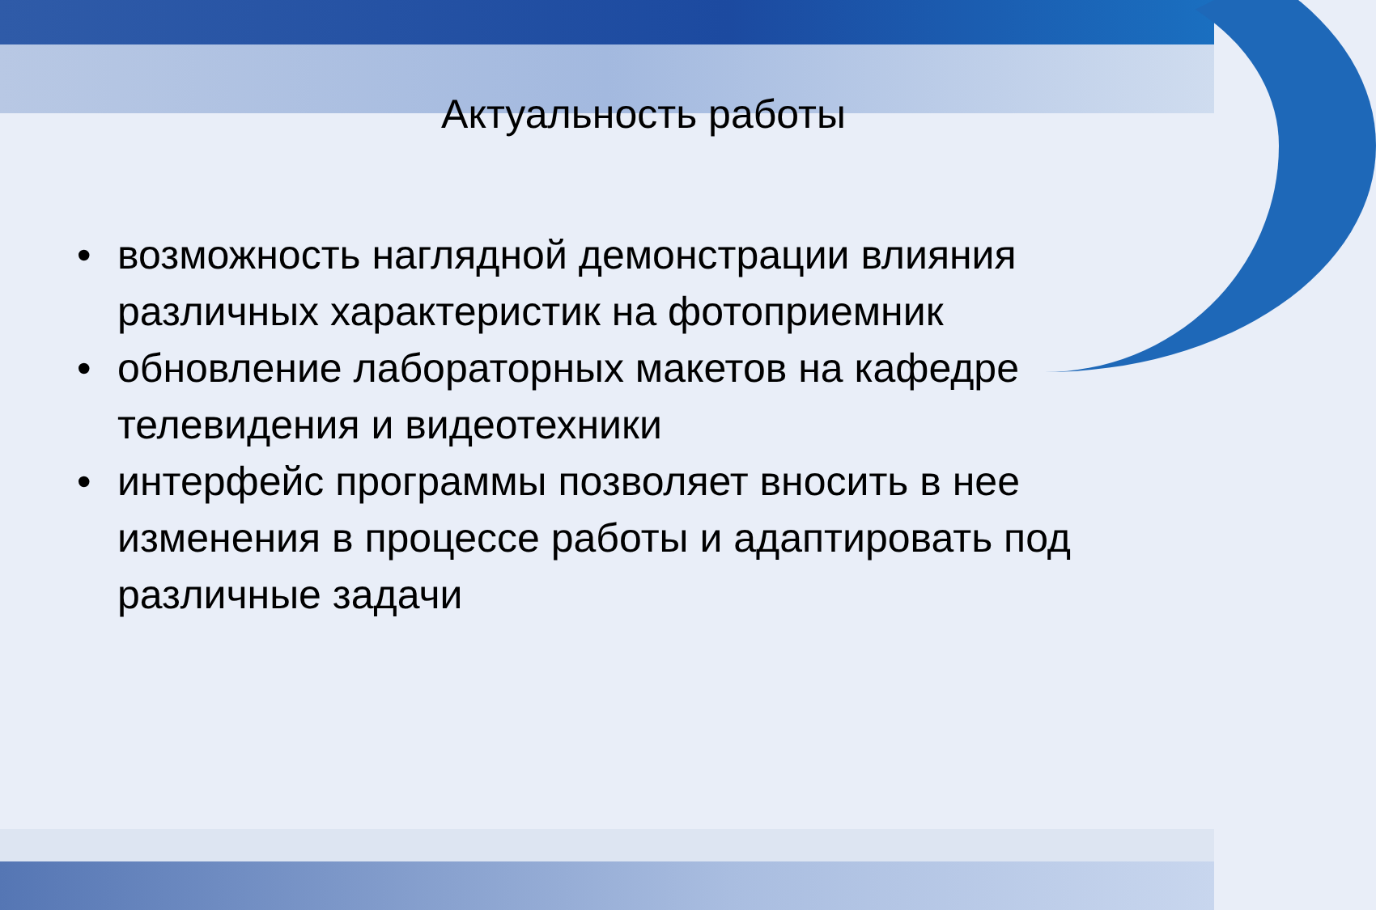Актуальность работы
• возможность наглядной демонстрации влияния различных характеристик на фотоприемник
• обновление лабораторных макетов на кафедре телевидения и видеотехники
• интерфейс программы позволяет вносить в нее изменения в процессе работы и адаптировать под различные задачи